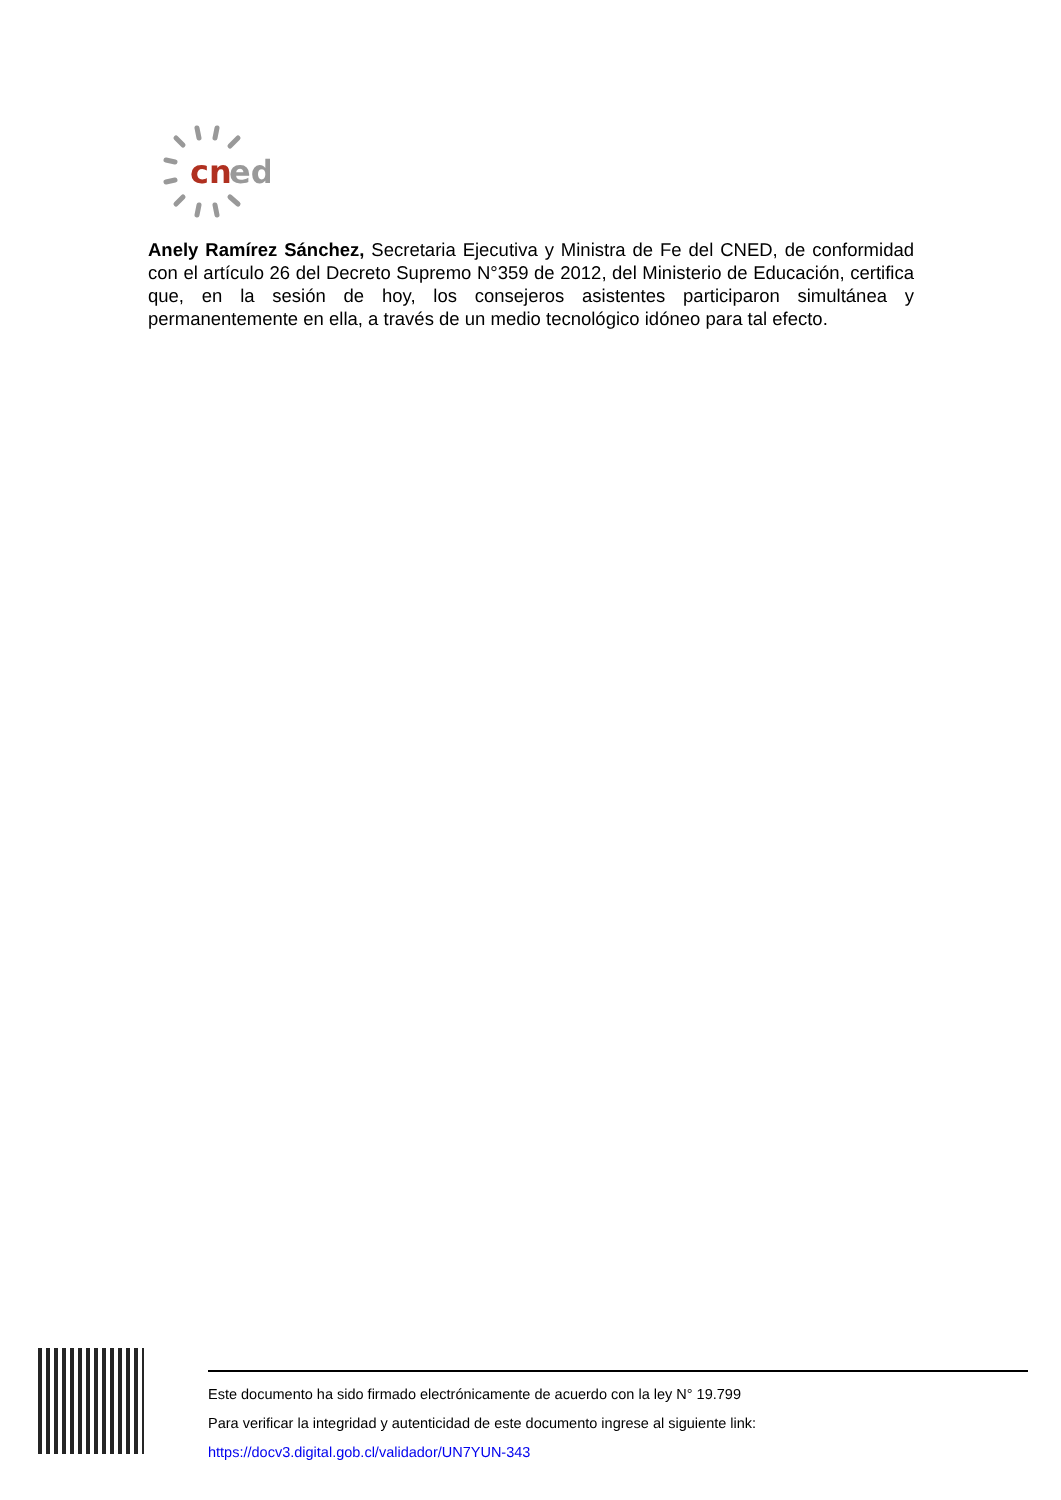cn
ed
Anely Ramírez Sánchez, Secretaria Ejecutiva y Ministra de Fe del CNED, de conformidad con el artículo 26 del Decreto Supremo N°359 de 2012, del Ministerio de Educación, certifica que, en la sesión de hoy, los consejeros asistentes participaron simultánea y permanentemente en ella, a través de un medio tecnológico idóneo para tal efecto.
Este documento ha sido firmado electrónicamente de acuerdo con la ley N° 19.799
Para verificar la integridad y autenticidad de este documento ingrese al siguiente link:
https://docv3.digital.gob.cl/validador/UN7YUN-343